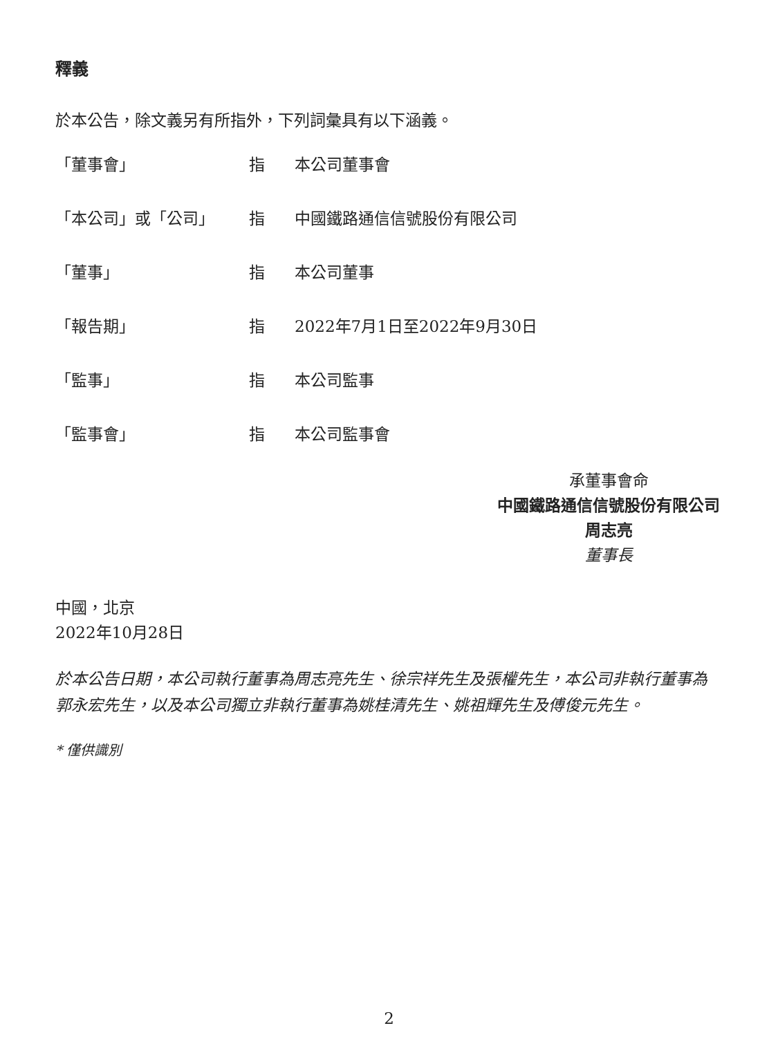釋義
於本公告，除文義另有所指外，下列詞彙具有以下涵義。
| 「董事會」 | 指 | 本公司董事會 |
| 「本公司」或「公司」 | 指 | 中國鐵路通信信號股份有限公司 |
| 「董事」 | 指 | 本公司董事 |
| 「報告期」 | 指 | 2022年7月1日至2022年9月30日 |
| 「監事」 | 指 | 本公司監事 |
| 「監事會」 | 指 | 本公司監事會 |
承董事會命
中國鐵路通信信號股份有限公司
周志亮
董事長
中國，北京
2022年10月28日
於本公告日期，本公司執行董事為周志亮先生、徐宗祥先生及張權先生，本公司非執行董事為郭永宏先生，以及本公司獨立非執行董事為姚桂清先生、姚祖輝先生及傅俊元先生。
* 僅供識別
2